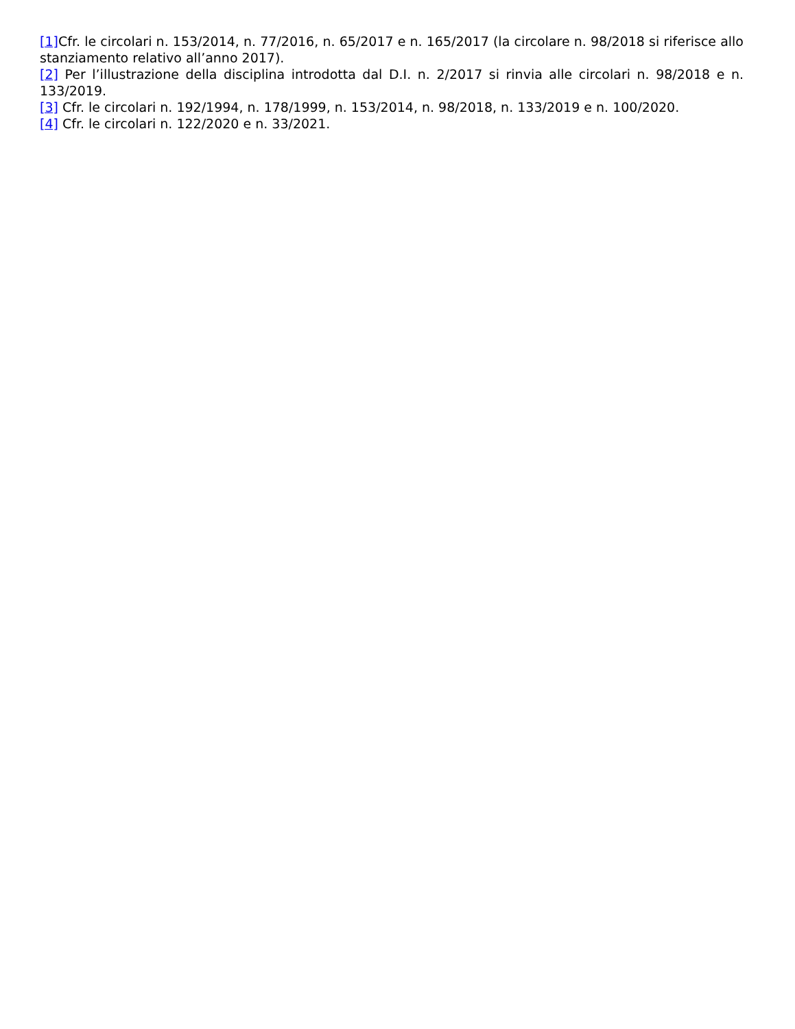[1] Cfr. le circolari n. 153/2014, n. 77/2016, n. 65/2017 e n. 165/2017 (la circolare n. 98/2018 si riferisce allo stanziamento relativo all’anno 2017).
[2] Per l’illustrazione della disciplina introdotta dal D.I. n. 2/2017 si rinvia alle circolari n. 98/2018 e n. 133/2019.
[3] Cfr. le circolari n. 192/1994, n. 178/1999, n. 153/2014, n. 98/2018, n. 133/2019 e n. 100/2020.
[4] Cfr. le circolari n. 122/2020 e n. 33/2021.